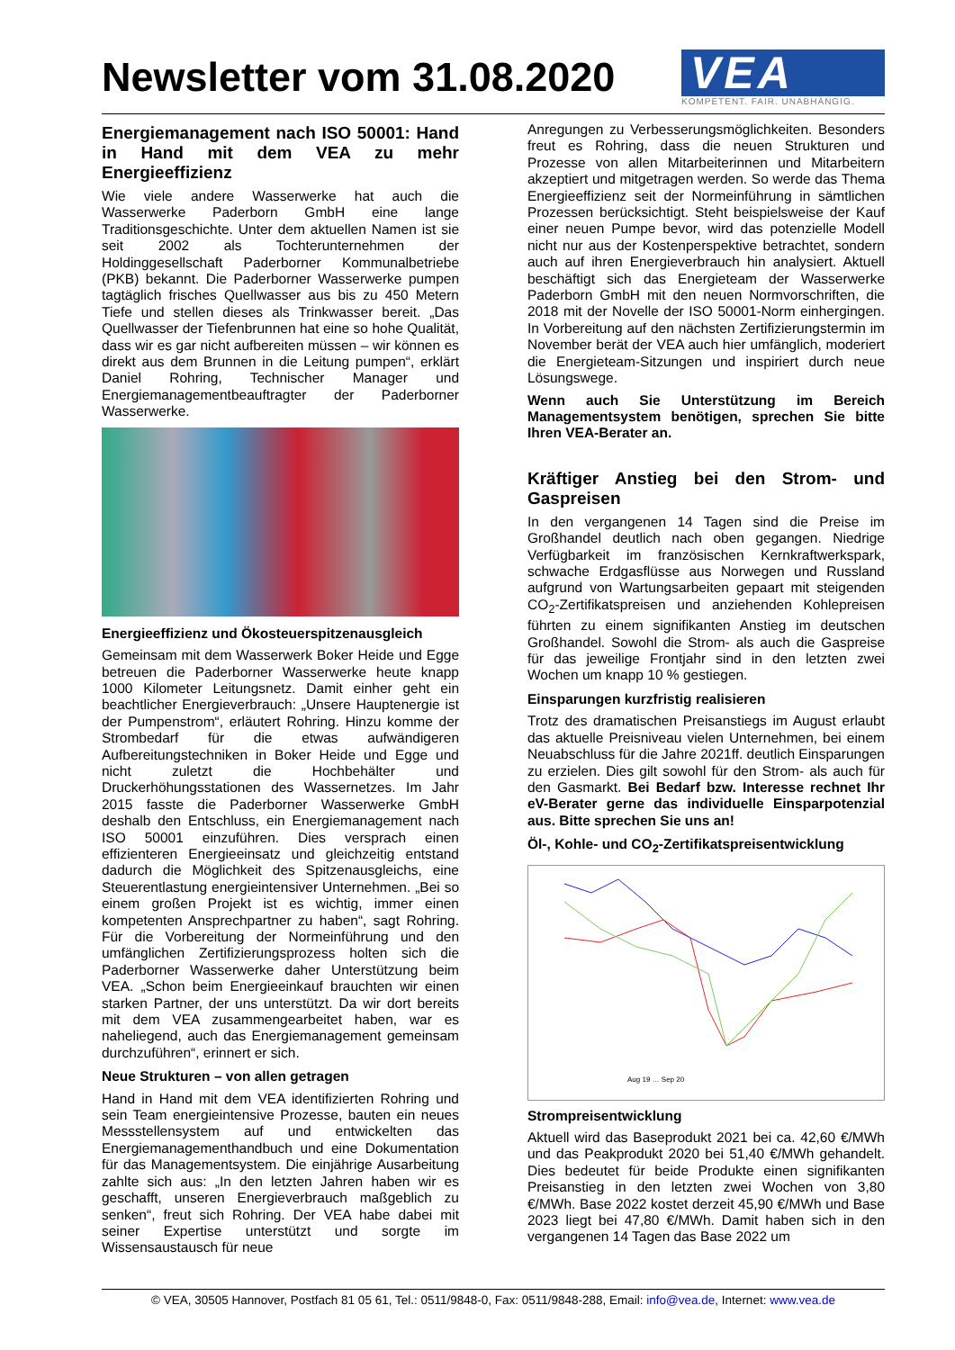Newsletter vom 31.08.2020
VEA
KOMPETENT. FAIR. UNABHÄNGIG.
Energiemanagement nach ISO 50001: Hand in Hand mit dem VEA zu mehr Energieeffizienz
Wie viele andere Wasserwerke hat auch die Wasserwerke Paderborn GmbH eine lange Traditionsgeschichte. Unter dem aktuellen Namen ist sie seit 2002 als Tochterunternehmen der Holdinggesellschaft Paderborner Kommunalbetriebe (PKB) bekannt. Die Paderborner Wasserwerke pumpen tagtäglich frisches Quellwasser aus bis zu 450 Metern Tiefe und stellen dieses als Trinkwasser bereit. „Das Quellwasser der Tiefenbrunnen hat eine so hohe Qualität, dass wir es gar nicht aufbereiten müssen – wir können es direkt aus dem Brunnen in die Leitung pumpen“, erklärt Daniel Rohring, Technischer Manager und Energiemanagementbeauftragter der Paderborner Wasserwerke.
Energieeffizienz und Ökosteuerspitzenausgleich
Gemeinsam mit dem Wasserwerk Boker Heide und Egge betreuen die Paderborner Wasserwerke heute knapp 1000 Kilometer Leitungsnetz. Damit einher geht ein beachtlicher Energieverbrauch: „Unsere Hauptenergie ist der Pumpenstrom“, erläutert Rohring. Hinzu komme der Strombedarf für die etwas aufwändigeren Aufbereitungstechniken in Boker Heide und Egge und nicht zuletzt die Hochbehälter und Druckerhöhungsstationen des Wassernetzes. Im Jahr 2015 fasste die Paderborner Wasserwerke GmbH deshalb den Entschluss, ein Energiemanagement nach ISO 50001 einzuführen. Dies versprach einen effizienteren Energieeinsatz und gleichzeitig entstand dadurch die Möglichkeit des Spitzenausgleichs, eine Steuerentlastung energieintensiver Unternehmen. „Bei so einem großen Projekt ist es wichtig, immer einen kompetenten Ansprechpartner zu haben“, sagt Rohring. Für die Vorbereitung der Normeinführung und den umfänglichen Zertifizierungsprozess holten sich die Paderborner Wasserwerke daher Unterstützung beim VEA. „Schon beim Energieeinkauf brauchten wir einen starken Partner, der uns unterstützt. Da wir dort bereits mit dem VEA zusammengearbeitet haben, war es naheliegend, auch das Energiemanagement gemeinsam durchzuführen“, erinnert er sich.
Neue Strukturen – von allen getragen
Hand in Hand mit dem VEA identifizierten Rohring und sein Team energieintensive Prozesse, bauten ein neues Messstellensystem auf und entwickelten das Energiemanagementhandbuch und eine Dokumentation für das Managementsystem. Die einjährige Ausarbeitung zahlte sich aus: „In den letzten Jahren haben wir es geschafft, unseren Energieverbrauch maßgeblich zu senken“, freut sich Rohring. Der VEA habe dabei mit seiner Expertise unterstützt und sorgte im Wissensaustausch für neue
Anregungen zu Verbesserungsmöglichkeiten. Besonders freut es Rohring, dass die neuen Strukturen und Prozesse von allen Mitarbeiterinnen und Mitarbeitern akzeptiert und mitgetragen werden. So werde das Thema Energieeffizienz seit der Normeinführung in sämtlichen Prozessen berücksichtigt. Steht beispielsweise der Kauf einer neuen Pumpe bevor, wird das potenzielle Modell nicht nur aus der Kostenperspektive betrachtet, sondern auch auf ihren Energieverbrauch hin analysiert. Aktuell beschäftigt sich das Energieteam der Wasserwerke Paderborn GmbH mit den neuen Normvorschriften, die 2018 mit der Novelle der ISO 50001-Norm einhergingen. In Vorbereitung auf den nächsten Zertifizierungstermin im November berät der VEA auch hier umfänglich, moderiert die Energieteam-Sitzungen und inspiriert durch neue Lösungswege.
Wenn auch Sie Unterstützung im Bereich Managementsystem benötigen, sprechen Sie bitte Ihren VEA-Berater an.
Kräftiger Anstieg bei den Strom- und Gaspreisen
In den vergangenen 14 Tagen sind die Preise im Großhandel deutlich nach oben gegangen. Niedrige Verfügbarkeit im französischen Kernkraftwerkspark, schwache Erdgasflüsse aus Norwegen und Russland aufgrund von Wartungsarbeiten gepaart mit steigenden CO<sub>2</sub>-Zertifikatspreisen und anziehenden Kohlepreisen führten zu einem signifikanten Anstieg im deutschen Großhandel. Sowohl die Strom- als auch die Gaspreise für das jeweilige Frontjahr sind in den letzten zwei Wochen um knapp 10 % gestiegen.
Einsparungen kurzfristig realisieren
Trotz des dramatischen Preisanstiegs im August erlaubt das aktuelle Preisniveau vielen Unternehmen, bei einem Neuabschluss für die Jahre 2021ff. deutlich Einsparungen zu erzielen. Dies gilt sowohl für den Strom- als auch für den Gasmarkt. Bei Bedarf bzw. Interesse rechnet Ihr eV-Berater gerne das individuelle Einsparpotenzial aus. Bitte sprechen Sie uns an!
Öl-, Kohle- und CO<sub>2</sub>-Zertifikatspreisentwicklung
Aug 19 … Sep 20
Strompreisentwicklung
Aktuell wird das Baseprodukt 2021 bei ca. 42,60 €/MWh und das Peakprodukt 2020 bei 51,40 €/MWh gehandelt. Dies bedeutet für beide Produkte einen signifikanten Preisanstieg in den letzten zwei Wochen von 3,80 €/MWh. Base 2022 kostet derzeit 45,90 €/MWh und Base 2023 liegt bei 47,80 €/MWh. Damit haben sich in den vergangenen 14 Tagen das Base 2022 um
© VEA, 30505 Hannover, Postfach 81 05 61, Tel.: 0511/9848-0, Fax: 0511/9848-288, Email: info@vea.de, Internet: www.vea.de